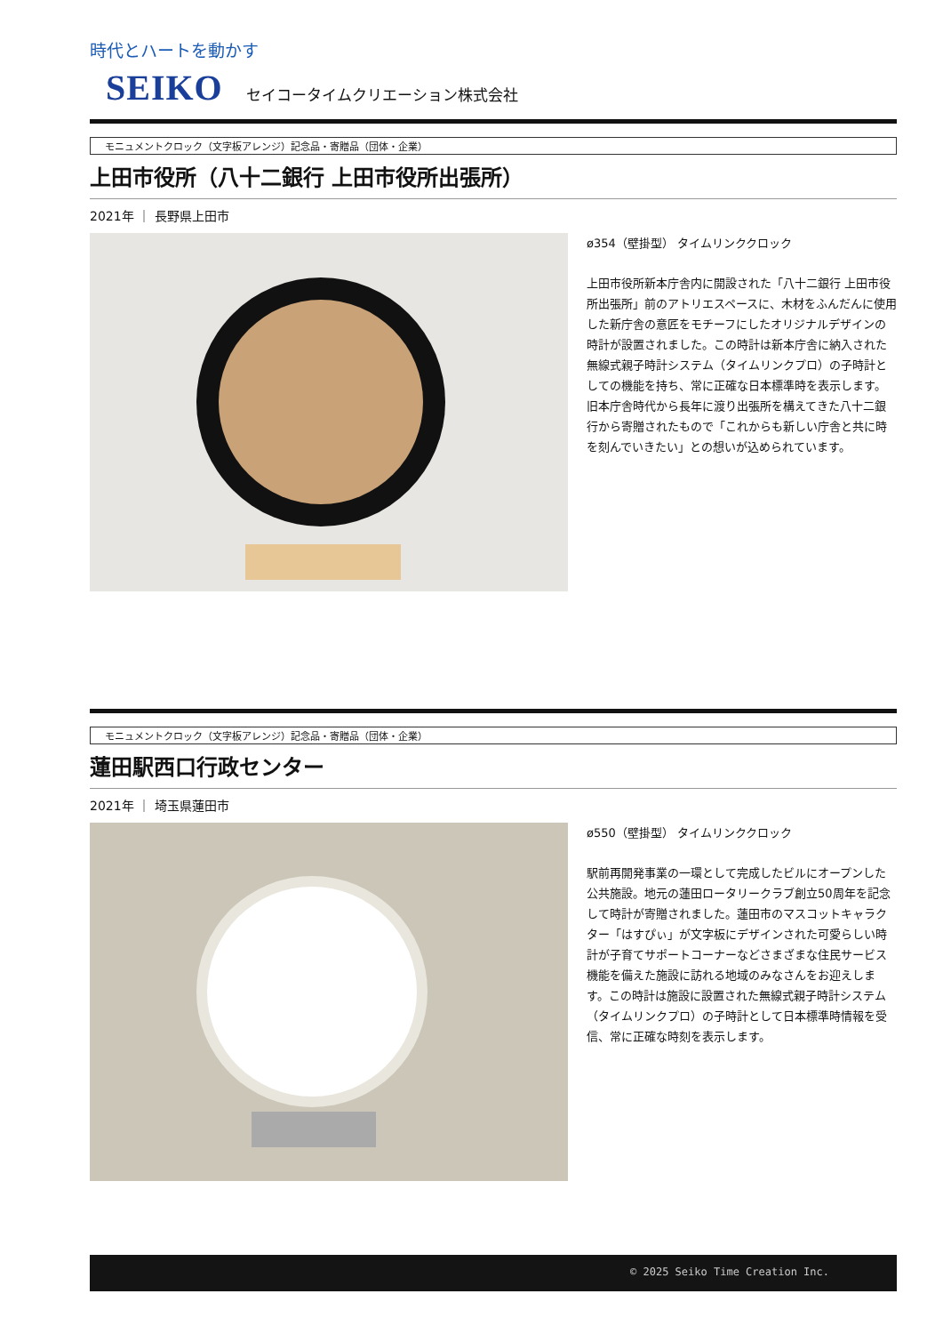時代とハートを動かす
SEIKO セイコータイムクリエーション株式会社
モニュメントクロック（文字板アレンジ）記念品・寄贈品（団体・企業）
上田市役所（八十二銀行 上田市役所出張所）
2021年 ｜ 長野県上田市
ø354（壁掛型） タイムリンククロック
上田市役所新本庁舎内に開設された「八十二銀行 上田市役所出張所」前のアトリエスペースに、木材をふんだんに使用した新庁舎の意匠をモチーフにしたオリジナルデザインの時計が設置されました。この時計は新本庁舎に納入された無線式親子時計システム（タイムリンクプロ）の子時計としての機能を持ち、常に正確な日本標準時を表示します。旧本庁舎時代から長年に渡り出張所を構えてきた八十二銀行から寄贈されたもので「これからも新しい庁舎と共に時を刻んでいきたい」との想いが込められています。
モニュメントクロック（文字板アレンジ）記念品・寄贈品（団体・企業）
蓮田駅西口行政センター
2021年 ｜ 埼玉県蓮田市
ø550（壁掛型） タイムリンククロック
駅前再開発事業の一環として完成したビルにオープンした公共施設。地元の蓮田ロータリークラブ創立50周年を記念して時計が寄贈されました。蓮田市のマスコットキャラクター「はすぴぃ」が文字板にデザインされた可愛らしい時計が子育てサポートコーナーなどさまざまな住民サービス機能を備えた施設に訪れる地域のみなさんをお迎えします。この時計は施設に設置された無線式親子時計システム（タイムリンクプロ）の子時計として日本標準時情報を受信、常に正確な時刻を表示します。
© 2025 Seiko Time Creation Inc.